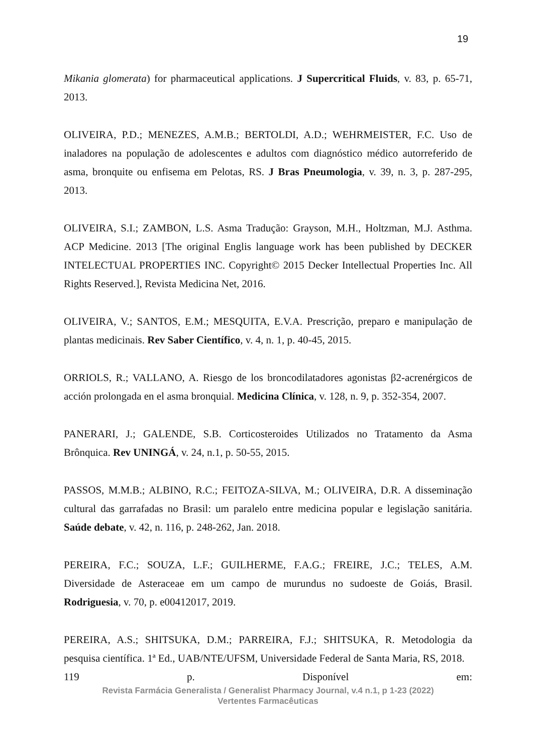19
Mikania glomerata) for pharmaceutical applications. J Supercritical Fluids, v. 83, p. 65-71, 2013.
OLIVEIRA, P.D.; MENEZES, A.M.B.; BERTOLDI, A.D.; WEHRMEISTER, F.C. Uso de inaladores na população de adolescentes e adultos com diagnóstico médico autorreferido de asma, bronquite ou enfisema em Pelotas, RS. J Bras Pneumologia, v. 39, n. 3, p. 287-295, 2013.
OLIVEIRA, S.I.; ZAMBON, L.S. Asma Tradução: Grayson, M.H., Holtzman, M.J. Asthma. ACP Medicine. 2013 [The original Englis language work has been published by DECKER INTELECTUAL PROPERTIES INC. Copyright© 2015 Decker Intellectual Properties Inc. All Rights Reserved.], Revista Medicina Net, 2016.
OLIVEIRA, V.; SANTOS, E.M.; MESQUITA, E.V.A. Prescrição, preparo e manipulação de plantas medicinais. Rev Saber Científico, v. 4, n. 1, p. 40-45, 2015.
ORRIOLS, R.; VALLANO, A. Riesgo de los broncodilatadores agonistas β2-acrenérgicos de acción prolongada en el asma bronquial. Medicina Clínica, v. 128, n. 9, p. 352-354, 2007.
PANERARI, J.; GALENDE, S.B. Corticosteroides Utilizados no Tratamento da Asma Brônquica. Rev UNINGÁ, v. 24, n.1, p. 50-55, 2015.
PASSOS, M.M.B.; ALBINO, R.C.; FEITOZA-SILVA, M.; OLIVEIRA, D.R. A disseminação cultural das garrafadas no Brasil: um paralelo entre medicina popular e legislação sanitária. Saúde debate, v. 42, n. 116, p. 248-262, Jan. 2018.
PEREIRA, F.C.; SOUZA, L.F.; GUILHERME, F.A.G.; FREIRE, J.C.; TELES, A.M. Diversidade de Asteraceae em um campo de murundus no sudoeste de Goiás, Brasil. Rodriguesia, v. 70, p. e00412017, 2019.
PEREIRA, A.S.; SHITSUKA, D.M.; PARREIRA, F.J.; SHITSUKA, R. Metodologia da pesquisa científica. 1ª Ed., UAB/NTE/UFSM, Universidade Federal de Santa Maria, RS, 2018.
119 p. Disponível em:
Revista Farmácia Generalista / Generalist Pharmacy Journal, v.4 n.1, p 1-23 (2022)
Vertentes Farmacêuticas